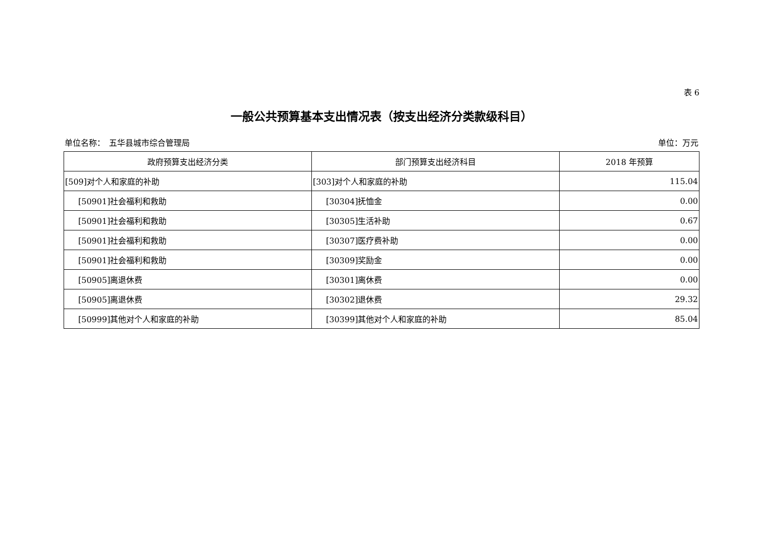表 6
一般公共预算基本支出情况表（按支出经济分类款级科目）
单位名称：　五华县城市综合管理局 单位：万元
| 政府预算支出经济分类 | 部门预算支出经济科目 | 2018 年预算 |
| --- | --- | --- |
| [509]对个人和家庭的补助 | [303]对个人和家庭的补助 | 115.04 |
| [50901]社会福利和救助 | [30304]抚恤金 | 0.00 |
| [50901]社会福利和救助 | [30305]生活补助 | 0.67 |
| [50901]社会福利和救助 | [30307]医疗费补助 | 0.00 |
| [50901]社会福利和救助 | [30309]奖励金 | 0.00 |
| [50905]离退休费 | [30301]离休费 | 0.00 |
| [50905]离退休费 | [30302]退休费 | 29.32 |
| [50999]其他对个人和家庭的补助 | [30399]其他对个人和家庭的补助 | 85.04 |